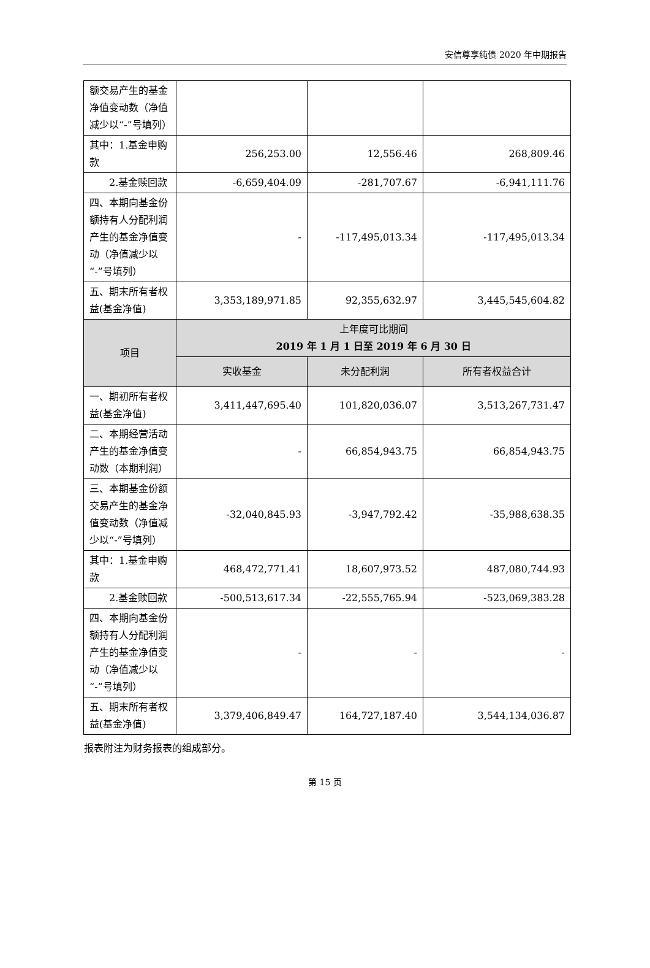安信尊享纯债 2020 年中期报告
| 额交易产生的基金净值变动数（净值减少以“-”号填列） | | | |
| 其中：1.基金申购款 | 256,253.00 | 12,556.46 | 268,809.46 |
| 2.基金赎回款 | -6,659,404.09 | -281,707.67 | -6,941,111.76 |
| 四、本期向基金份额持有人分配利润产生的基金净值变动（净值减少以“-”号填列） | - | -117,495,013.34 | -117,495,013.34 |
| 五、期末所有者权益(基金净值) | 3,353,189,971.85 | 92,355,632.97 | 3,445,545,604.82 |
| 项目 | 上年度可比期间 2019 年 1 月 1 日至 2019 年 6 月 30 日 | | |
| | 实收基金 | 未分配利润 | 所有者权益合计 |
| 一、期初所有者权益(基金净值) | 3,411,447,695.40 | 101,820,036.07 | 3,513,267,731.47 |
| 二、本期经营活动产生的基金净值变动数（本期利润） | - | 66,854,943.75 | 66,854,943.75 |
| 三、本期基金份额交易产生的基金净值变动数（净值减少以“-”号填列） | -32,040,845.93 | -3,947,792.42 | -35,988,638.35 |
| 其中：1.基金申购款 | 468,472,771.41 | 18,607,973.52 | 487,080,744.93 |
| 2.基金赎回款 | -500,513,617.34 | -22,555,765.94 | -523,069,383.28 |
| 四、本期向基金份额持有人分配利润产生的基金净值变动（净值减少以“-”号填列） | - | - | - |
| 五、期末所有者权益(基金净值) | 3,379,406,849.47 | 164,727,187.40 | 3,544,134,036.87 |
报表附注为财务报表的组成部分。
第 15 页